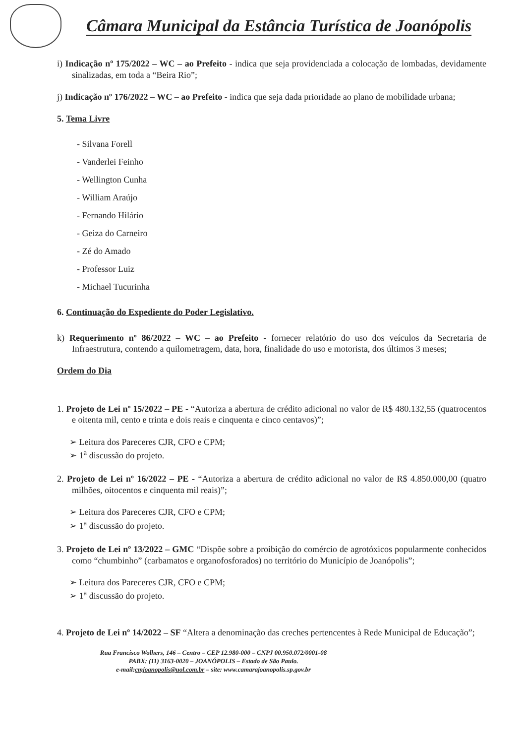Câmara Municipal da Estância Turística de Joanópolis
i) Indicação nº 175/2022 – WC – ao Prefeito - indica que seja providenciada a colocação de lombadas, devidamente sinalizadas, em toda a “Beira Rio”;
j) Indicação nº 176/2022 – WC – ao Prefeito - indica que seja dada prioridade ao plano de mobilidade urbana;
5. Tema Livre
- Silvana Forell
- Vanderlei Feinho
- Wellington Cunha
- William Araújo
- Fernando Hilário
- Geiza do Carneiro
- Zé do Amado
- Professor Luiz
- Michael Tucurinha
6. Continuação do Expediente do Poder Legislativo.
k) Requerimento nº 86/2022 – WC – ao Prefeito - fornecer relatório do uso dos veículos da Secretaria de Infraestrutura, contendo a quilometragem, data, hora, finalidade do uso e motorista, dos últimos 3 meses;
Ordem do Dia
1. Projeto de Lei nº 15/2022 – PE - “Autoriza a abertura de crédito adicional no valor de R$ 480.132,55 (quatrocentos e oitenta mil, cento e trinta e dois reais e cinquenta e cinco centavos)”;
➢ Leitura dos Pareceres CJR, CFO e CPM;
➢ 1<sup>a</sup> discussão do projeto.
2. Projeto de Lei nº 16/2022 – PE - “Autoriza a abertura de crédito adicional no valor de R$ 4.850.000,00 (quatro milhões, oitocentos e cinquenta mil reais)”;
➢ Leitura dos Pareceres CJR, CFO e CPM;
➢ 1<sup>a</sup> discussão do projeto.
3. Projeto de Lei nº 13/2022 – GMC “Dispõe sobre a proibição do comércio de agrotóxicos popularmente conhecidos como “chumbinho” (carbamatos e organofosforados) no território do Município de Joanópolis”;
➢ Leitura dos Pareceres CJR, CFO e CPM;
➢ 1<sup>a</sup> discussão do projeto.
4. Projeto de Lei nº 14/2022 – SF “Altera a denominação das creches pertencentes à Rede Municipal de Educação”;
Rua Francisco Wolhers, 146 – Centro – CEP 12.980-000 – CNPJ 00.950.072/0001-08
PABX: (11) 3163-0020 – JOANÓPOLIS – Estado de São Paulo.
e-mail:cmjoanopolis@uol.com.br – site: www.camarajoanopolis.sp.gov.br